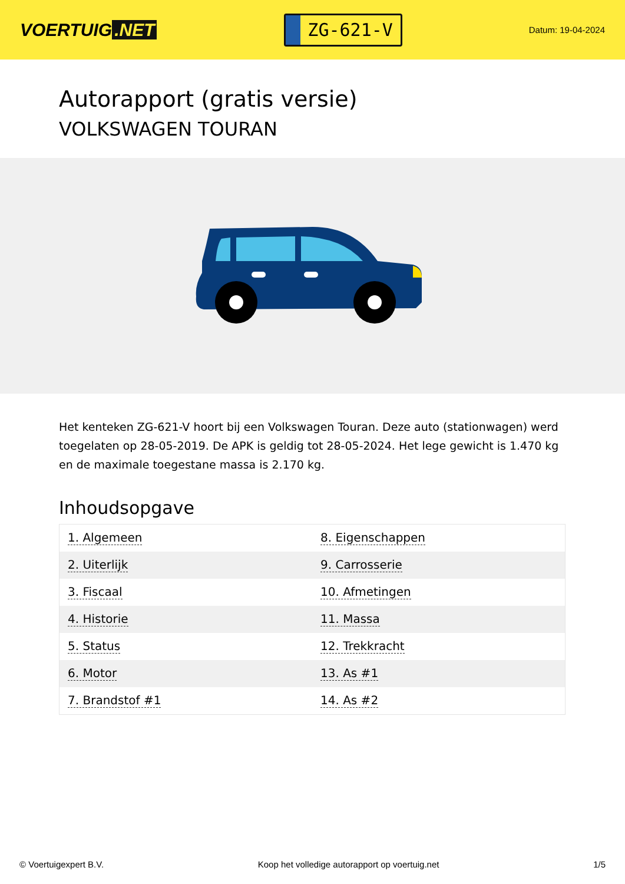VOERTUIG.NET
ZG-621-V
Datum: 19-04-2024
Autorapport (gratis versie)
VOLKSWAGEN TOURAN
Het kenteken ZG-621-V hoort bij een Volkswagen Touran. Deze auto (stationwagen) werd toegelaten op 28-05-2019. De APK is geldig tot 28-05-2024. Het lege gewicht is 1.470 kg en de maximale toegestane massa is 2.170 kg.
Inhoudsopgave
| 1. Algemeen | 8. Eigenschappen |
| 2. Uiterlijk | 9. Carrosserie |
| 3. Fiscaal | 10. Afmetingen |
| 4. Historie | 11. Massa |
| 5. Status | 12. Trekkracht |
| 6. Motor | 13. As #1 |
| 7. Brandstof #1 | 14. As #2 |
© Voertuigexpert B.V. Koop het volledige autorapport op voertuig.net 1/5